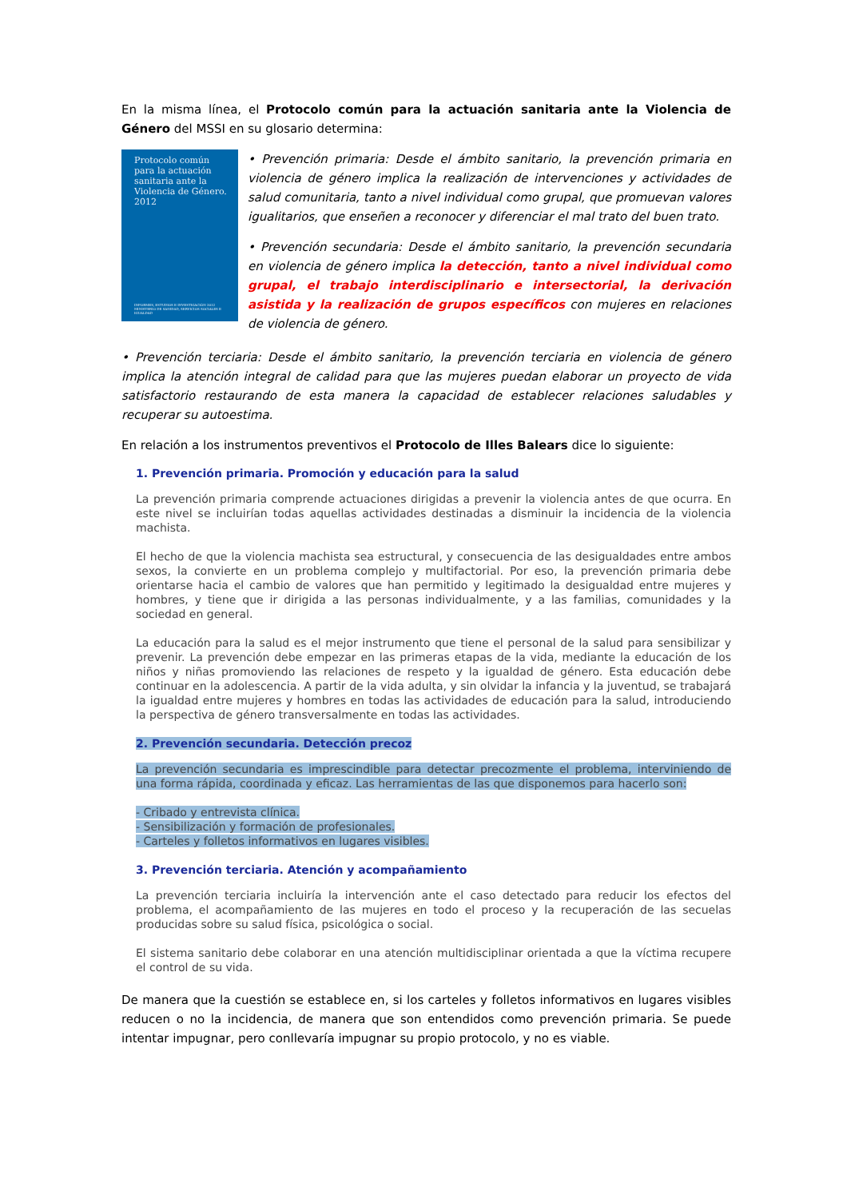En la misma línea, el Protocolo común para la actuación sanitaria ante la Violencia de Género del MSSI en su glosario determina:
Protocolo común para la actuación sanitaria ante la Violencia de Género. 2012
INFORMES, ESTUDIOS E INVESTIGACIÓN 2012
MINISTERIO DE SANIDAD, SERVICIOS SOCIALES E IGUALDAD
• Prevención primaria: Desde el ámbito sanitario, la prevención primaria en violencia de género implica la realización de intervenciones y actividades de salud comunitaria, tanto a nivel individual como grupal, que promuevan valores igualitarios, que enseñen a reconocer y diferenciar el mal trato del buen trato.
• Prevención secundaria: Desde el ámbito sanitario, la prevención secundaria en violencia de género implica la detección, tanto a nivel individual como grupal, el trabajo interdisciplinario e intersectorial, la derivación asistida y la realización de grupos específicos con mujeres en relaciones de violencia de género.
• Prevención terciaria: Desde el ámbito sanitario, la prevención terciaria en violencia de género implica la atención integral de calidad para que las mujeres puedan elaborar un proyecto de vida satisfactorio restaurando de esta manera la capacidad de establecer relaciones saludables y recuperar su autoestima.
En relación a los instrumentos preventivos el Protocolo de Illes Balears dice lo siguiente:
1. Prevención primaria. Promoción y educación para la salud
La prevención primaria comprende actuaciones dirigidas a prevenir la violencia antes de que ocurra. En este nivel se incluirían todas aquellas actividades destinadas a disminuir la incidencia de la violencia machista.
El hecho de que la violencia machista sea estructural, y consecuencia de las desigualdades entre ambos sexos, la convierte en un problema complejo y multifactorial. Por eso, la prevención primaria debe orientarse hacia el cambio de valores que han permitido y legitimado la desigualdad entre mujeres y hombres, y tiene que ir dirigida a las personas individualmente, y a las familias, comunidades y la sociedad en general.
La educación para la salud es el mejor instrumento que tiene el personal de la salud para sensibilizar y prevenir. La prevención debe empezar en las primeras etapas de la vida, mediante la educación de los niños y niñas promoviendo las relaciones de respeto y la igualdad de género. Esta educación debe continuar en la adolescencia. A partir de la vida adulta, y sin olvidar la infancia y la juventud, se trabajará la igualdad entre mujeres y hombres en todas las actividades de educación para la salud, introduciendo la perspectiva de género transversalmente en todas las actividades.
2. Prevención secundaria. Detección precoz
La prevención secundaria es imprescindible para detectar precozmente el problema, interviniendo de una forma rápida, coordinada y eficaz. Las herramientas de las que disponemos para hacerlo son:
- Cribado y entrevista clínica.
- Sensibilización y formación de profesionales.
- Carteles y folletos informativos en lugares visibles.
3. Prevención terciaria. Atención y acompañamiento
La prevención terciaria incluiría la intervención ante el caso detectado para reducir los efectos del problema, el acompañamiento de las mujeres en todo el proceso y la recuperación de las secuelas producidas sobre su salud física, psicológica o social.
El sistema sanitario debe colaborar en una atención multidisciplinar orientada a que la víctima recupere el control de su vida.
De manera que la cuestión se establece en, si los carteles y folletos informativos en lugares visibles reducen o no la incidencia, de manera que son entendidos como prevención primaria. Se puede intentar impugnar, pero conllevaría impugnar su propio protocolo, y no es viable.